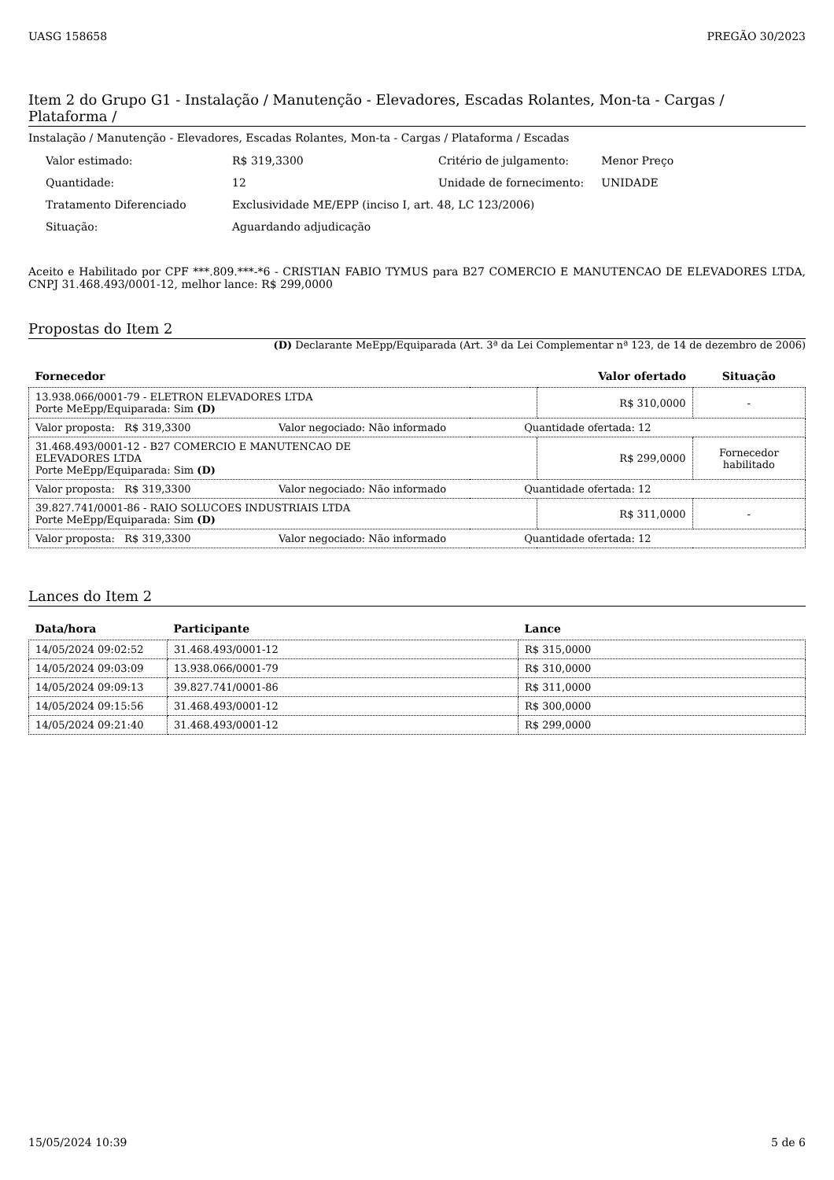UASG 158658 PREGÃO 30/2023
Item 2 do Grupo G1 - Instalação / Manutenção - Elevadores, Escadas Rolantes, Mon-ta - Cargas / Plataforma /
Instalação / Manutenção - Elevadores, Escadas Rolantes, Mon-ta - Cargas / Plataforma / Escadas
| Valor estimado: | R$ 319,3300 | Critério de julgamento: | Menor Preço |
| Quantidade: | 12 | Unidade de fornecimento: | UNIDADE |
| Tratamento Diferenciado | Exclusividade ME/EPP (inciso I, art. 48, LC 123/2006) | | |
| Situação: | Aguardando adjudicação | | |
Aceito e Habilitado por CPF ***.809.***-*6 - CRISTIAN FABIO TYMUS para B27 COMERCIO E MANUTENCAO DE ELEVADORES LTDA, CNPJ 31.468.493/0001-12, melhor lance: R$ 299,0000
Propostas do Item 2
(D) Declarante MeEpp/Equiparada (Art. 3ª da Lei Complementar nª 123, de 14 de dezembro de 2006)
| Fornecedor | | Valor ofertado | Situação |
| --- | --- | --- | --- |
| 13.938.066/0001-79 - ELETRON ELEVADORES LTDA Porte MeEpp/Equiparada: Sim (D) | | R$ 310,0000 | - |
| Valor proposta: R$ 319,3300 Valor negociado: Não informado Quantidade ofertada: 12 | | | |
| 31.468.493/0001-12 - B27 COMERCIO E MANUTENCAO DE ELEVADORES LTDA Porte MeEpp/Equiparada: Sim (D) | | R$ 299,0000 | Fornecedor habilitado |
| Valor proposta: R$ 319,3300 Valor negociado: Não informado Quantidade ofertada: 12 | | | |
| 39.827.741/0001-86 - RAIO SOLUCOES INDUSTRIAIS LTDA Porte MeEpp/Equiparada: Sim (D) | | R$ 311,0000 | - |
| Valor proposta: R$ 319,3300 Valor negociado: Não informado Quantidade ofertada: 12 | | | |
Lances do Item 2
| Data/hora | Participante | Lance |
| --- | --- | --- |
| 14/05/2024 09:02:52 | 31.468.493/0001-12 | R$ 315,0000 |
| 14/05/2024 09:03:09 | 13.938.066/0001-79 | R$ 310,0000 |
| 14/05/2024 09:09:13 | 39.827.741/0001-86 | R$ 311,0000 |
| 14/05/2024 09:15:56 | 31.468.493/0001-12 | R$ 300,0000 |
| 14/05/2024 09:21:40 | 31.468.493/0001-12 | R$ 299,0000 |
15/05/2024 10:39 5 de 6